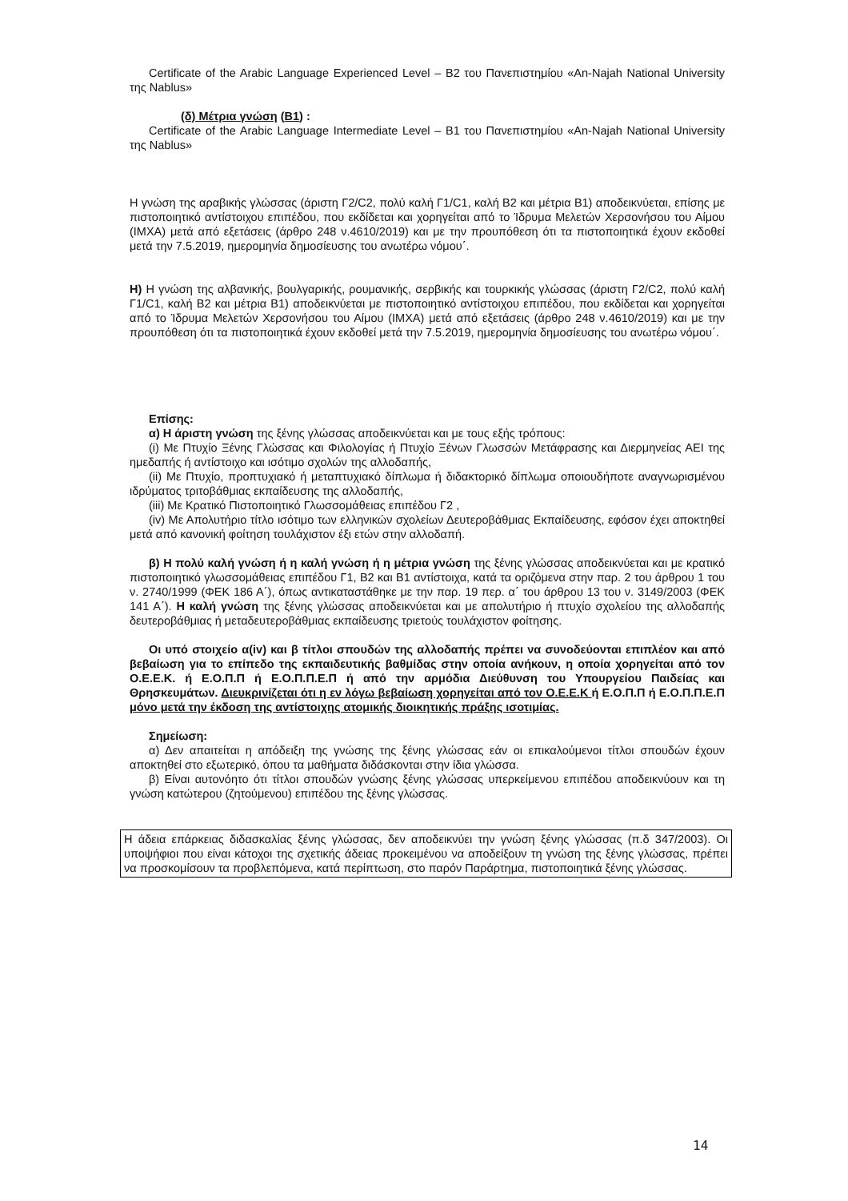Certificate of the Arabic Language Experienced Level – B2 του Πανεπιστημίου «An-Najah National University της Nablus»
(δ) Μέτρια γνώση (Β1) :
Certificate of the Arabic Language Intermediate Level – B1 του Πανεπιστημίου «An-Najah National University της Nablus»
Η γνώση της αραβικής γλώσσας (άριστη Γ2/C2, πολύ καλή Γ1/C1, καλή Β2 και μέτρια Β1) αποδεικνύεται, επίσης με πιστοποιητικό αντίστοιχου επιπέδου, που εκδίδεται και χορηγείται από το Ίδρυμα Μελετών Χερσονήσου του Αίμου (ΙΜΧΑ) μετά από εξετάσεις (άρθρο 248 ν.4610/2019) και με την προυπόθεση ότι τα πιστοποιητικά έχουν εκδοθεί μετά την 7.5.2019, ημερομηνία δημοσίευσης του ανωτέρω νόμου΄.
Η) Η γνώση της αλβανικής, βουλγαρικής, ρουμανικής, σερβικής και τουρκικής γλώσσας (άριστη Γ2/C2, πολύ καλή Γ1/C1, καλή Β2 και μέτρια Β1) αποδεικνύεται με πιστοποιητικό αντίστοιχου επιπέδου, που εκδίδεται και χορηγείται από το Ίδρυμα Μελετών Χερσονήσου του Αίμου (ΙΜΧΑ) μετά από εξετάσεις (άρθρο 248 ν.4610/2019) και με την προυπόθεση ότι τα πιστοποιητικά έχουν εκδοθεί μετά την 7.5.2019, ημερομηνία δημοσίευσης του ανωτέρω νόμου΄.
Επίσης:
α) Η άριστη γνώση της ξένης γλώσσας αποδεικνύεται και με τους εξής τρόπους:
(i) Με Πτυχίο Ξένης Γλώσσας και Φιλολογίας ή Πτυχίο Ξένων Γλωσσών Μετάφρασης και Διερμηνείας ΑΕΙ της ημεδαπής ή αντίστοιχο και ισότιμο σχολών της αλλοδαπής,
(ii) Με Πτυχίο, προπτυχιακό ή μεταπτυχιακό δίπλωμα ή διδακτορικό δίπλωμα οποιουδήποτε αναγνωρισμένου ιδρύματος τριτοβάθμιας εκπαίδευσης της αλλοδαπής,
(iii) Με Κρατικό Πιστοποιητικό Γλωσσομάθειας επιπέδου Γ2 ,
(iv) Με Απολυτήριο τίτλο ισότιμο των ελληνικών σχολείων Δευτεροβάθμιας Εκπαίδευσης, εφόσον έχει αποκτηθεί μετά από κανονική φοίτηση τουλάχιστον έξι ετών στην αλλοδαπή.
β) Η πολύ καλή γνώση ή η καλή γνώση ή η μέτρια γνώση της ξένης γλώσσας αποδεικνύεται και με κρατικό πιστοποιητικό γλωσσομάθειας επιπέδου Γ1, Β2 και Β1 αντίστοιχα, κατά τα οριζόμενα στην παρ. 2 του άρθρου 1 του ν. 2740/1999 (ΦΕΚ 186 Α΄), όπως αντικαταστάθηκε με την παρ. 19 περ. α΄ του άρθρου 13 του ν. 3149/2003 (ΦΕΚ 141 Α΄). Η καλή γνώση της ξένης γλώσσας αποδεικνύεται και με απολυτήριο ή πτυχίο σχολείου της αλλοδαπής δευτεροβάθμιας ή μεταδευτεροβάθμιας εκπαίδευσης τριετούς τουλάχιστον φοίτησης.
Οι υπό στοιχείο α(iv) και β τίτλοι σπουδών της αλλοδαπής πρέπει να συνοδεύονται επιπλέον και από βεβαίωση για το επίπεδο της εκπαιδευτικής βαθμίδας στην οποία ανήκουν, η οποία χορηγείται από τον Ο.Ε.Ε.Κ. ή Ε.Ο.Π.Π ή Ε.Ο.Π.Π.Ε.Π ή από την αρμόδια Διεύθυνση του Υπουργείου Παιδείας και Θρησκευμάτων. Διευκρινίζεται ότι η εν λόγω βεβαίωση χορηγείται από τον Ο.Ε.Ε.Κ ή Ε.Ο.Π.Π ή Ε.Ο.Π.Π.Ε.Π μόνο μετά την έκδοση της αντίστοιχης ατομικής διοικητικής πράξης ισοτιμίας.
Σημείωση:
α) Δεν απαιτείται η απόδειξη της γνώσης της ξένης γλώσσας εάν οι επικαλούμενοι τίτλοι σπουδών έχουν αποκτηθεί στο εξωτερικό, όπου τα μαθήματα διδάσκονται στην ίδια γλώσσα.
β) Είναι αυτονόητο ότι τίτλοι σπουδών γνώσης ξένης γλώσσας υπερκείμενου επιπέδου αποδεικνύουν και τη γνώση κατώτερου (ζητούμενου) επιπέδου της ξένης γλώσσας.
Η άδεια επάρκειας διδασκαλίας ξένης γλώσσας, δεν αποδεικνύει την γνώση ξένης γλώσσας (π.δ 347/2003). Οι υποψήφιοι που είναι κάτοχοι της σχετικής άδειας προκειμένου να αποδείξουν τη γνώση της ξένης γλώσσας, πρέπει να προσκομίσουν τα προβλεπόμενα, κατά περίπτωση, στο παρόν Παράρτημα, πιστοποιητικά ξένης γλώσσας.
14